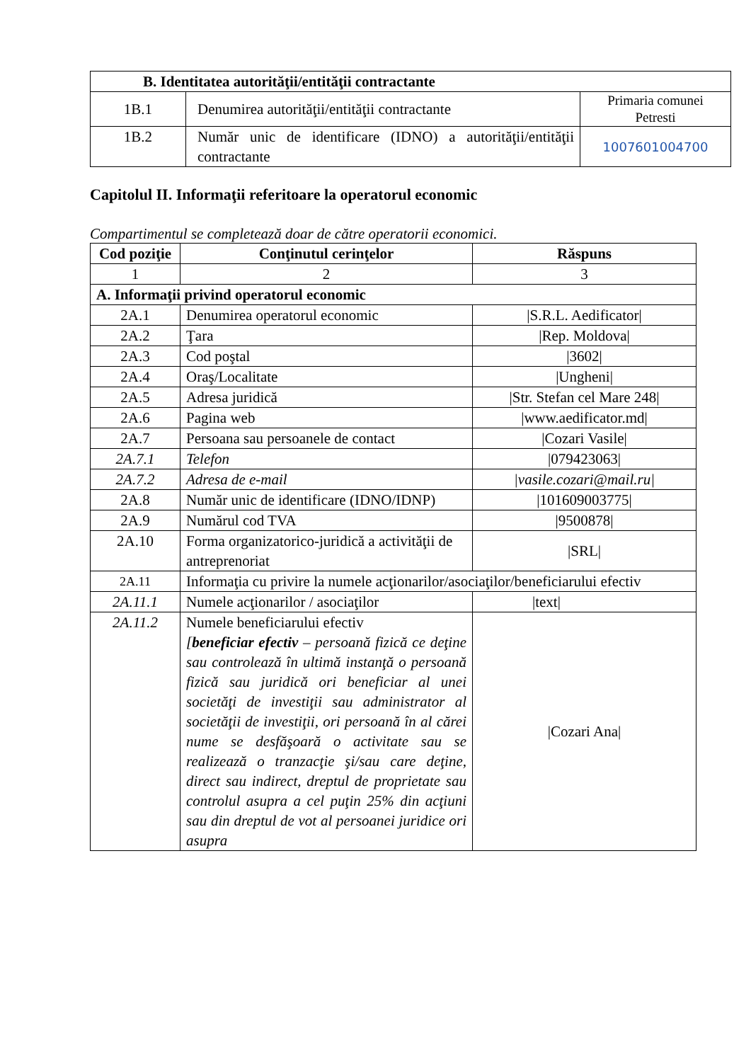| B. Identitatea autorităţii/entităţii contractante | | |
| --- | --- | --- |
| 1B.1 | Denumirea autorităţii/entităţii contractante | Primaria comunei Petresti |
| 1B.2 | Număr unic de identificare (IDNO) a autorităţii/entităţii contractante | 1007601004700 |
Capitolul II. Informaţii referitoare la operatorul economic
Compartimentul se completează doar de către operatorii economici.
| Cod poziţie | Conţinutul cerinţelor | Răspuns |
| --- | --- | --- |
| 1 | 2 | 3 |
| A. Informaţii privind operatorul economic | | |
| 2A.1 | Denumirea operatorul economic | /S.R.L. Aedificator/ |
| 2A.2 | Ţara | /Rep. Moldova/ |
| 2A.3 | Cod poştal | /3602/ |
| 2A.4 | Oraş/Localitate | /Ungheni/ |
| 2A.5 | Adresa juridică | /Str. Stefan cel Mare 248/ |
| 2A.6 | Pagina web | /www.aedificator.md/ |
| 2A.7 | Persoana sau persoanele de contact | /Cozari Vasile/ |
| 2A.7.1 | Telefon | /079423063/ |
| 2A.7.2 | Adresa de e-mail | /vasile.cozari@mail.ru/ |
| 2A.8 | Număr unic de identificare (IDNO/IDNP) | /101609003775/ |
| 2A.9 | Numărul cod TVA | /9500878/ |
| 2A.10 | Forma organizatorico-juridică a activităţii de antreprenoriat | /SRL/ |
| 2A.11 | Informaţia cu privire la numele acţionarilor/asociaţilor/beneficiarului efectiv | |
| 2A.11.1 | Numele acţionarilor / asociaţilor | /text/ |
| 2A.11.2 | Numele beneficiarului efectiv [ beneficiar efectiv – persoană fizică ce deţine sau controlează în ultimă instanţă o persoană fizică sau juridică ori beneficiar al unei societăţi de investiţii sau administrator al societăţii de investiţii, ori persoană în al cărei nume se desfăşoară o activitate sau se realizează o tranzacţie şi/sau care deţine, direct sau indirect, dreptul de proprietate sau controlul asupra a cel puţin 25% din acţiuni sau din dreptul de vot al persoanei juridice ori asupra | /Cozari Ana/ |